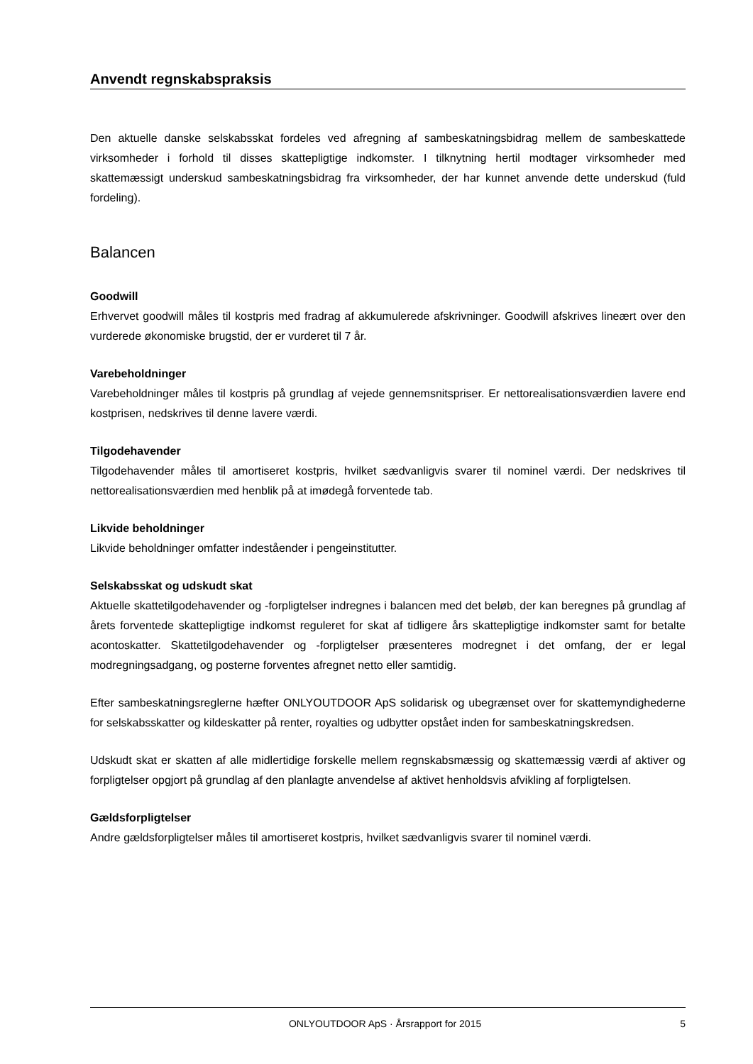Anvendt regnskabspraksis
Den aktuelle danske selskabsskat fordeles ved afregning af sambeskatningsbidrag mellem de sambe­skattede virksomheder i forhold til disses skattepligtige indkomster. I tilknytning hertil modtager virksom­heder med skattemæssigt underskud sambeskatningsbidrag fra virksomheder, der har kunnet anvende dette underskud (fuld fordeling).
Balancen
Goodwill
Erhvervet goodwill måles til kostpris med fradrag af akkumulerede afskrivninger. Goodwill afskrives line­ært over den vurderede økonomiske brugstid, der er vurderet til 7 år.
Varebeholdninger
Varebeholdninger måles til kostpris på grundlag af vejede gennemsnitspriser. Er nettorealisationsværdien lavere end kostprisen, nedskrives til denne lavere værdi.
Tilgodehavender
Tilgodehavender måles til amortiseret kostpris, hvilket sædvanligvis svarer til nominel værdi. Der nedskri­ves til nettorealisationsværdien med henblik på at imødegå forventede tab.
Likvide beholdninger
Likvide beholdninger omfatter indeståender i pengeinstitutter.
Selskabsskat og udskudt skat
Aktuelle skattetilgodehavender og -forpligtelser indregnes i balancen med det beløb, der kan beregnes på grundlag af årets forventede skattepligtige indkomst reguleret for skat af tidligere års skattepligtige ind­komster samt for betalte acontoskatter. Skattetilgodehavender og -forpligtelser præsenteres modregnet i det omfang, der er legal modregningsadgang, og posterne forventes afregnet netto eller samtidig.
Efter sambeskatningsreglerne hæfter ONLYOUTDOOR ApS solidarisk og ubegrænset over for skatte­myndighederne for selskabsskatter og kildeskatter på renter, royalties og udbytter opstået inden for sam­beskatningskredsen.
Udskudt skat er skatten af alle midlertidige forskelle mellem regnskabsmæssig og skattemæssig værdi af aktiver og forpligtelser opgjort på grundlag af den planlagte anvendelse af aktivet henholdsvis afvikling af forpligtelsen.
Gældsforpligtelser
Andre gældsforpligtelser måles til amortiseret kostpris, hvilket sædvanligvis svarer til nominel værdi.
ONLYOUTDOOR ApS · Årsrapport for 2015 5